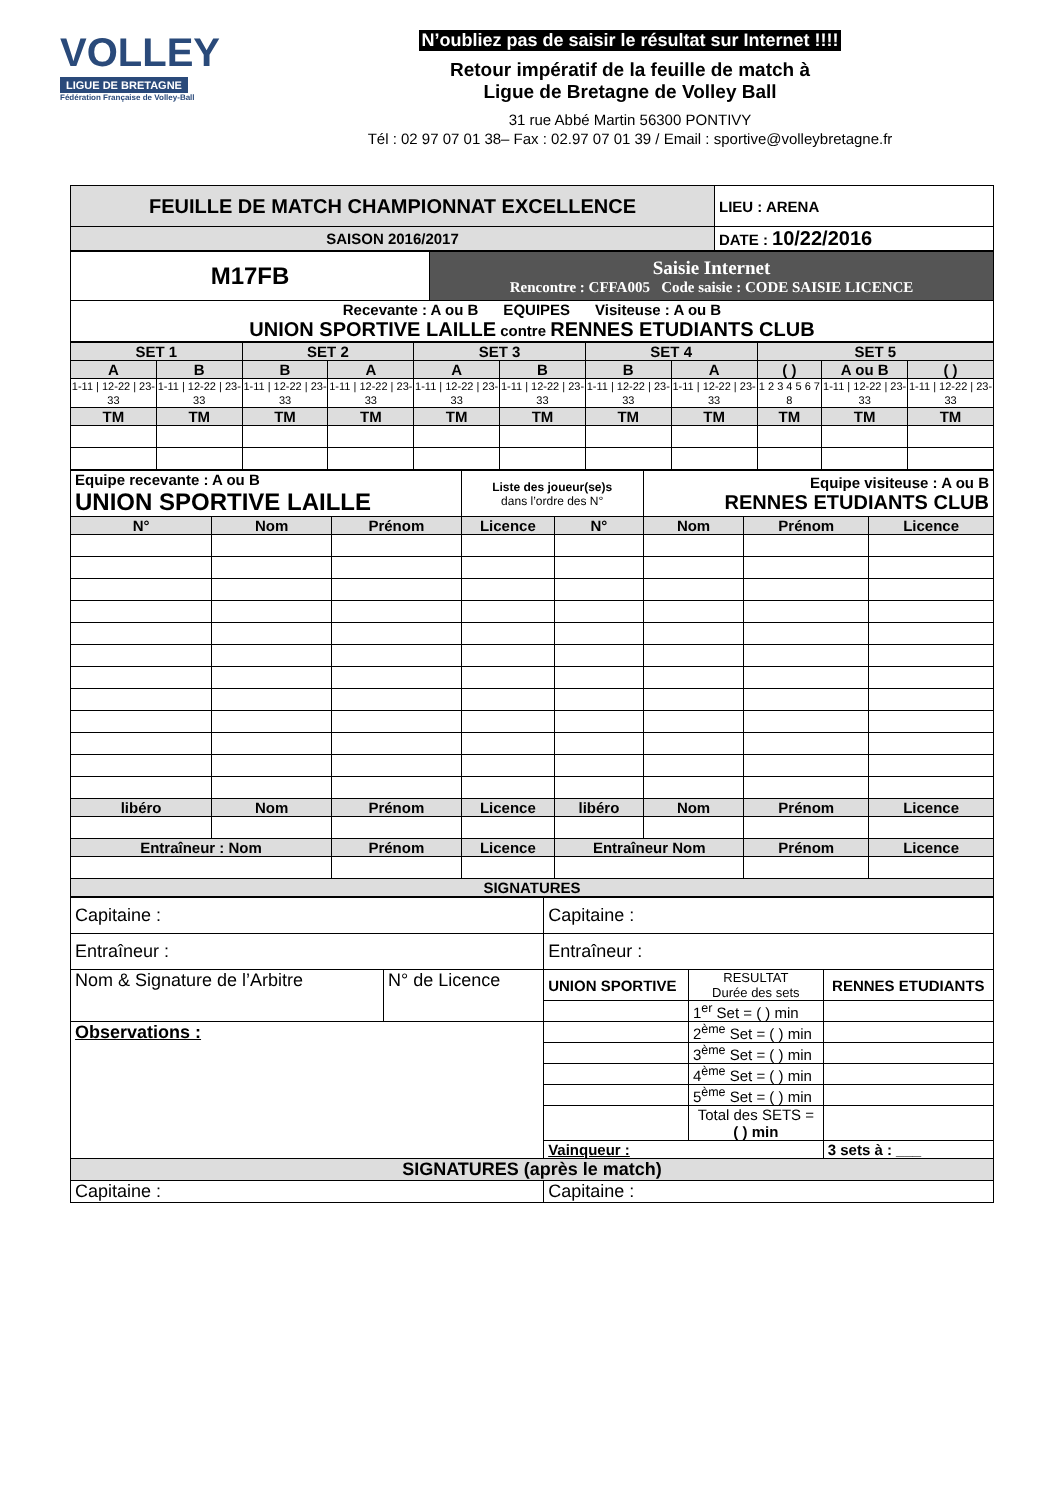VOLLEY
LIGUE DE BRETAGNE
Fédération Française de Volley-Ball
N’oubliez pas de saisir le résultat sur Internet !!!!
Retour impératif de la feuille de match à
Ligue de Bretagne de Volley Ball
31 rue Abbé Martin 56300 PONTIVY
Tél : 02 97 07 01 38– Fax : 02.97 07 01 39 / Email : sportive@volleybretagne.fr
| FEUILLE DE MATCH CHAMPIONNAT EXCELLENCE | LIEU : ARENA |
| SAISON 2016/2017 | DATE : 10/22/2016 |
| M17FB | Saisie Internet Rencontre : CFFA005 Code saisie : CODE SAISIE LICENCE |
| Recevante : A ou B EQUIPES Visiteuse : A ou B UNION SPORTIVE LAILLE contre RENNES ETUDIANTS CLUB | |
| SET 1 | | SET 2 | | SET 3 | | SET 4 | | SET 5 | | |
| A | B | B | A | A | B | B | A | ( ) | A ou B | ( ) |
| 1-11 / 12-22 / 23-33 | 1-11 / 12-22 / 23-33 | 1-11 / 12-22 / 23-33 | 1-11 / 12-22 / 23-33 | 1-11 / 12-22 / 23-33 | 1-11 / 12-22 / 23-33 | 1-11 / 12-22 / 23-33 | 1-11 / 12-22 / 23-33 | 1 2 3 4 5 6 7 8 | 1-11 / 12-22 / 23-33 | 1-11 / 12-22 / 23-33 |
| TM | TM | TM | TM | TM | TM | TM | TM | TM | TM | TM |
| Equipe recevante : A ou B UNION SPORTIVE LAILLE | | | Liste des joueur(se)s dans l’ordre des N° | | Equipe visiteuse : A ou B RENNES ETUDIANTS CLUB | | |
| N° | Nom | Prénom | Licence | N° | Nom | Prénom | Licence |
| libéro | Nom | Prénom | Licence | libéro | Nom | Prénom | Licence |
| Entraîneur : Nom | | Prénom | Licence | Entraîneur Nom | | Prénom | Licence |
| SIGNATURES | | | | | | | |
| Capitaine : | | Capitaine : | | |
| Entraîneur : | | Entraîneur : | | |
| Nom & Signature de l’Arbitre | N° de Licence | UNION SPORTIVE | RESULTAT Durée des sets | RENNES ETUDIANTS |
| | | | 1<sup>er</sup> Set = ( ) min | |
| Observations : | | | 2<sup>ème</sup> Set = ( ) min | |
| | | | 3<sup>ème</sup> Set = ( ) min | |
| | | | 4<sup>ème</sup> Set = ( ) min | |
| | | | 5<sup>ème</sup> Set = ( ) min | |
| | | | Total des SETS = ( ) min | |
| | | Vainqueur : | | 3 sets à : ___ |
| SIGNATURES (après le match) | | | | |
| Capitaine : | | Capitaine : | | |